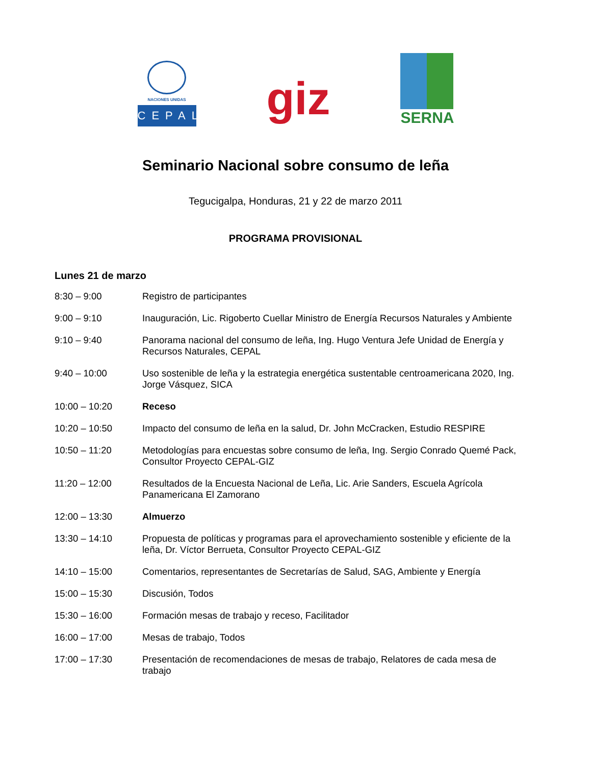NACIONES UNIDAS
CEPAL
giz
SERNA
Seminario Nacional sobre consumo de leña
Tegucigalpa, Honduras, 21 y 22 de marzo 2011
PROGRAMA PROVISIONAL
Lunes 21 de marzo
| 8:30 – 9:00 | Registro de participantes |
| 9:00 – 9:10 | Inauguración, Lic. Rigoberto Cuellar Ministro de Energía Recursos Naturales y Ambiente |
| 9:10 – 9:40 | Panorama nacional del consumo de leña, Ing. Hugo Ventura Jefe Unidad de Energía y Recursos Naturales, CEPAL |
| 9:40 – 10:00 | Uso sostenible de leña y la estrategia energética sustentable centroamericana 2020, Ing. Jorge Vásquez, SICA |
| 10:00 – 10:20 | Receso |
| 10:20 – 10:50 | Impacto del consumo de leña en la salud, Dr. John McCracken, Estudio RESPIRE |
| 10:50 – 11:20 | Metodologías para encuestas sobre consumo de leña, Ing. Sergio Conrado Quemé Pack, Consultor Proyecto CEPAL-GIZ |
| 11:20 – 12:00 | Resultados de la Encuesta Nacional de Leña, Lic. Arie Sanders, Escuela Agrícola Panamericana El Zamorano |
| 12:00 – 13:30 | Almuerzo |
| 13:30 – 14:10 | Propuesta de políticas y programas para el aprovechamiento sostenible y eficiente de la leña, Dr. Víctor Berrueta, Consultor Proyecto CEPAL-GIZ |
| 14:10 – 15:00 | Comentarios, representantes de Secretarías de Salud, SAG, Ambiente y Energía |
| 15:00 – 15:30 | Discusión, Todos |
| 15:30 – 16:00 | Formación mesas de trabajo y receso, Facilitador |
| 16:00 – 17:00 | Mesas de trabajo, Todos |
| 17:00 – 17:30 | Presentación de recomendaciones de mesas de trabajo, Relatores de cada mesa de trabajo |